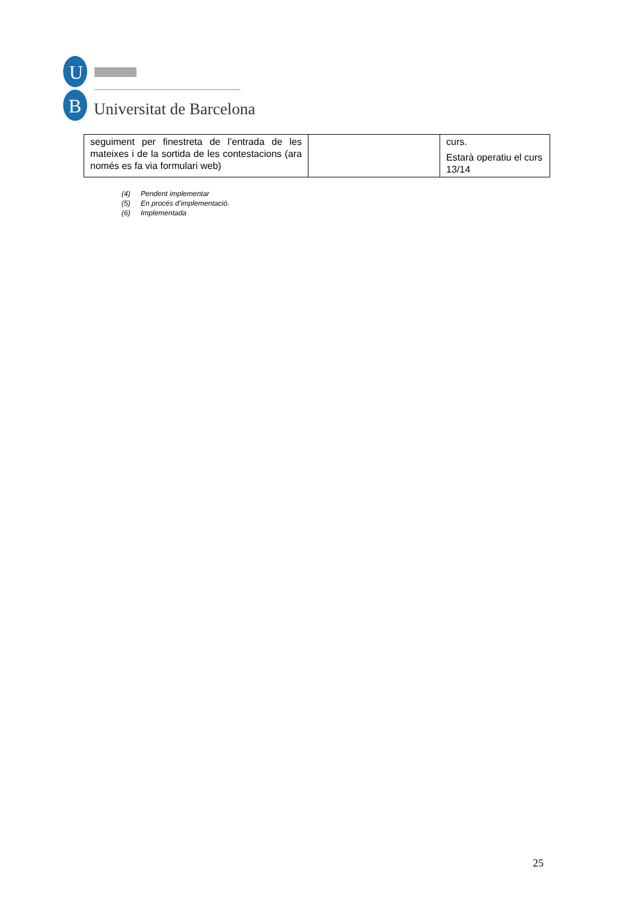U
B
Universitat de Barcelona
| seguiment per finestreta de l’entrada de les mateixes i de la sortida de les contestacions (ara només es fa via formulari web) | | curs. Estarà operatiu el curs 13/14 |
(4) Pendent implementar
(5) En procés d’implementació.
(6) Implementada
25